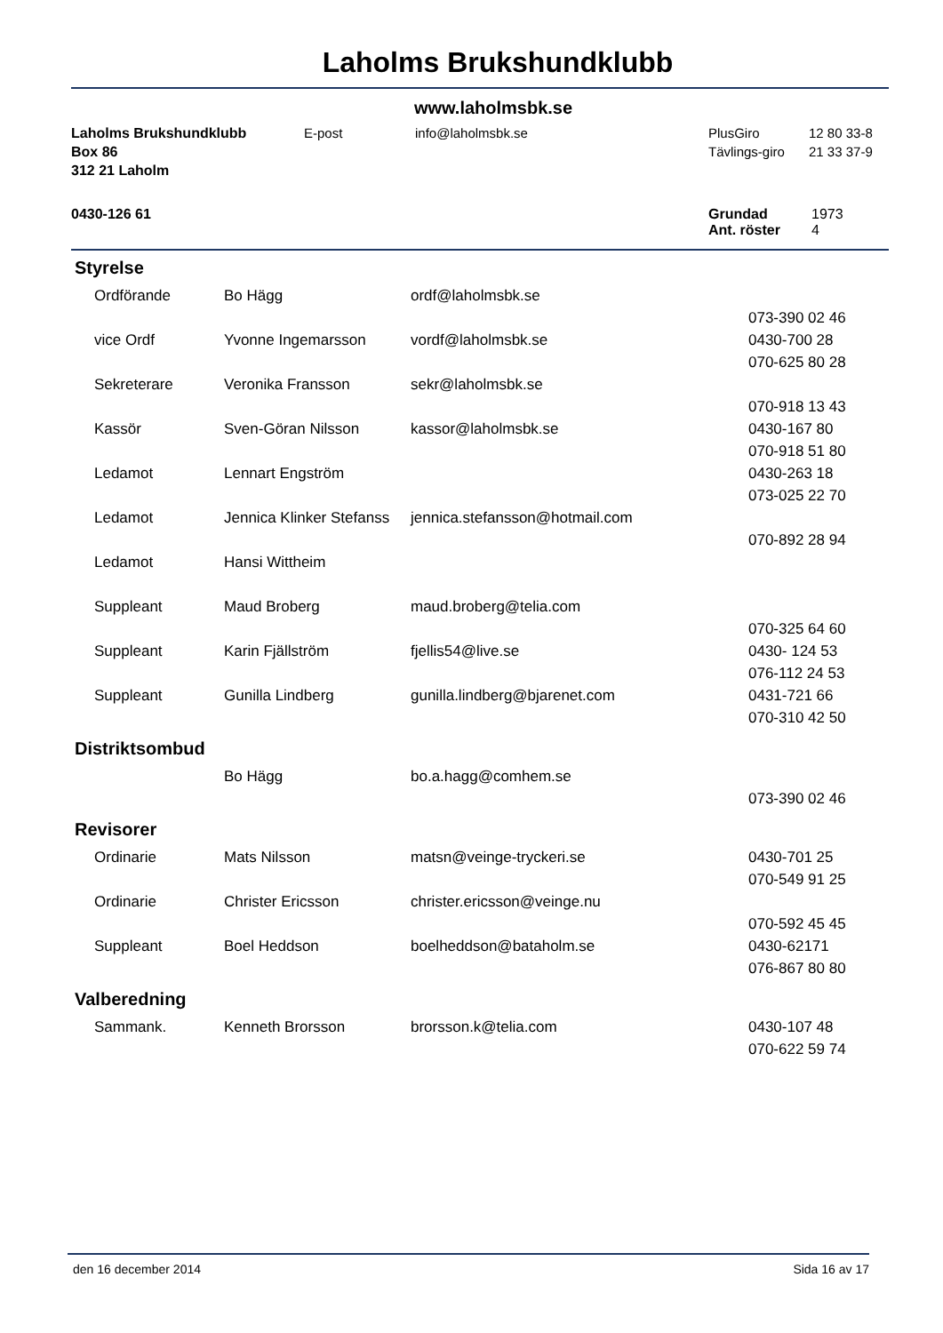Laholms Brukshundklubb
www.laholmsbk.se
| Laholms Brukshundklubb | E-post | info@laholmsbk.se | PlusGiro | 12 80 33-8 |
| Box 86 | | | Tävlings-giro | 21 33 37-9 |
| 312 21 Laholm | | | | |
| 0430-126 61 | Grundad | 1973 |
| | Ant. röster | 4 |
Styrelse
| Ordförande | Bo Hägg | ordf@laholmsbk.se | |
| | | | 073-390 02 46 |
| vice Ordf | Yvonne Ingemarsson | vordf@laholmsbk.se | 0430-700 28 |
| | | | 070-625 80 28 |
| Sekreterare | Veronika Fransson | sekr@laholmsbk.se | |
| | | | 070-918 13 43 |
| Kassör | Sven-Göran Nilsson | kassor@laholmsbk.se | 0430-167 80 |
| | | | 070-918 51 80 |
| Ledamot | Lennart Engström | | 0430-263 18 |
| | | | 073-025 22 70 |
| Ledamot | Jennica Klinker Stefanss | jennica.stefansson@hotmail.com | |
| | | | 070-892 28 94 |
| Ledamot | Hansi Wittheim | | |
| Suppleant | Maud Broberg | maud.broberg@telia.com | |
| | | | 070-325 64 60 |
| Suppleant | Karin Fjällström | fjellis54@live.se | 0430- 124 53 |
| | | | 076-112 24 53 |
| Suppleant | Gunilla Lindberg | gunilla.lindberg@bjarenet.com | 0431-721 66 |
| | | | 070-310 42 50 |
Distriktsombud
| | Bo Hägg | bo.a.hagg@comhem.se | |
| | | | 073-390 02 46 |
Revisorer
| Ordinarie | Mats Nilsson | matsn@veinge-tryckeri.se | 0430-701 25 |
| | | | 070-549 91 25 |
| Ordinarie | Christer Ericsson | christer.ericsson@veinge.nu | |
| | | | 070-592 45 45 |
| Suppleant | Boel Heddson | boelheddson@bataholm.se | 0430-62171 |
| | | | 076-867 80 80 |
Valberedning
| Sammank. | Kenneth Brorsson | brorsson.k@telia.com | 0430-107 48 |
| | | | 070-622 59 74 |
den 16 december 2014 Sida 16 av 17